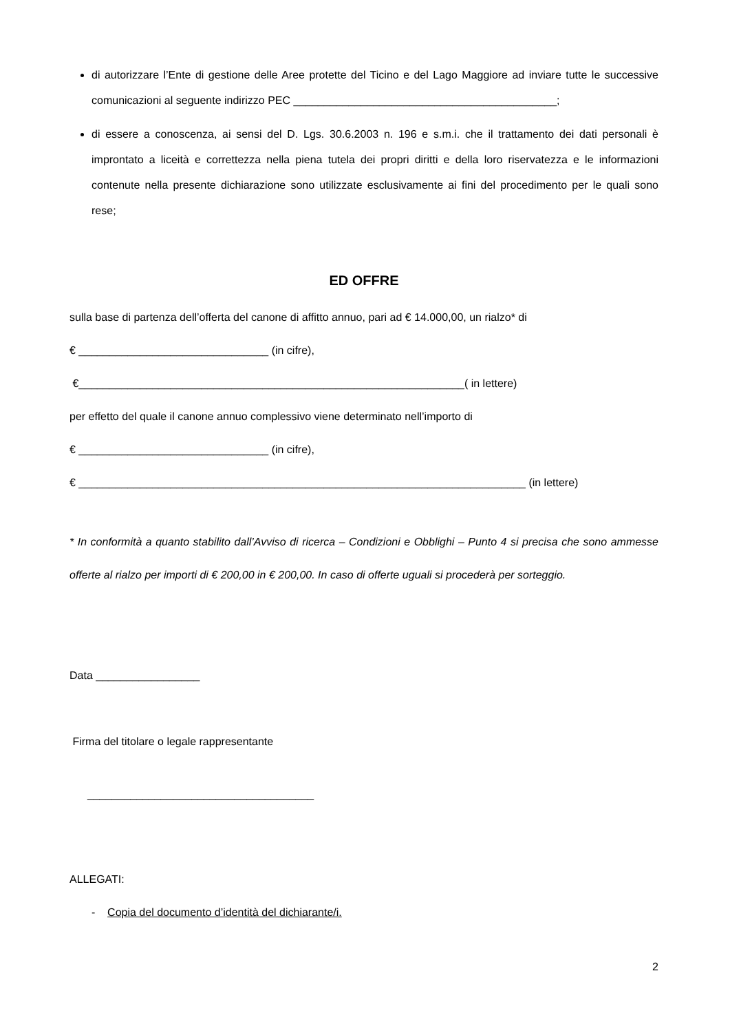di autorizzare l’Ente di gestione delle Aree protette del Ticino e del Lago Maggiore ad inviare tutte le successive comunicazioni al seguente indirizzo PEC ___________________________________________;
di essere a conoscenza, ai sensi del D. Lgs. 30.6.2003 n. 196 e s.m.i. che il trattamento dei dati personali è improntato a liceità e correttezza nella piena tutela dei propri diritti e della loro riservatezza e le informazioni contenute nella presente dichiarazione sono utilizzate esclusivamente ai fini del procedimento per le quali sono rese;
ED OFFRE
sulla base di partenza dell’offerta del canone di affitto annuo, pari ad € 14.000,00, un rialzo* di
€ _______________________________ (in cifre),
€_______________________________________________________________( in lettere)
per effetto del quale il canone annuo complessivo viene determinato nell’importo di
€ _______________________________ (in cifre),
€ _________________________________________________________________________ (in lettere)
* In conformità a quanto stabilito dall’Avviso di ricerca – Condizioni e Obblighi – Punto 4 si precisa che sono ammesse offerte al rialzo per importi di € 200,00 in € 200,00. In caso di offerte uguali si procederà per sorteggio.
Data _________________
Firma del titolare o legale rappresentante
_____________________________________
ALLEGATI:
- Copia del documento d’identità del dichiarante/i.
2